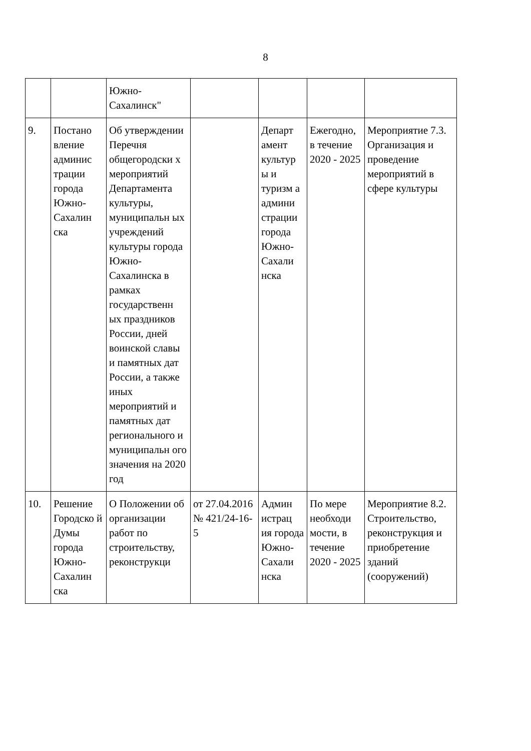8
| | | Южно- Сахалинск" | | | | |
| 9. | Постано вление админис трации города Южно-Сахалин ска | Об утверждении Перечня общегородски х мероприятий Департамента культуры, муниципальн ых учреждений культуры города Южно-Сахалинска в рамках государственн ых праздников России, дней воинской славы и памятных дат России, а также иных мероприятий и памятных дат регионального и муниципальн ого значения на 2020 год | | Департ амент культур ы и туризм а админи страции города Южно-Сахали нска | Ежегодно, в течение 2020 - 2025 | Мероприятие 7.3. Организация и проведение мероприятий в сфере культуры |
| 10. | Решение Городско й Думы города Южно-Сахалин ска | О Положении об организации работ по строительству, реконструкци | от 27.04.2016 № 421/24-16-5 | Админ истрац ия города Южно-Сахали нска | По мере необходи мости, в течение 2020 - 2025 | Мероприятие 8.2. Строительство, реконструкция и приобретение зданий (сооружений) |